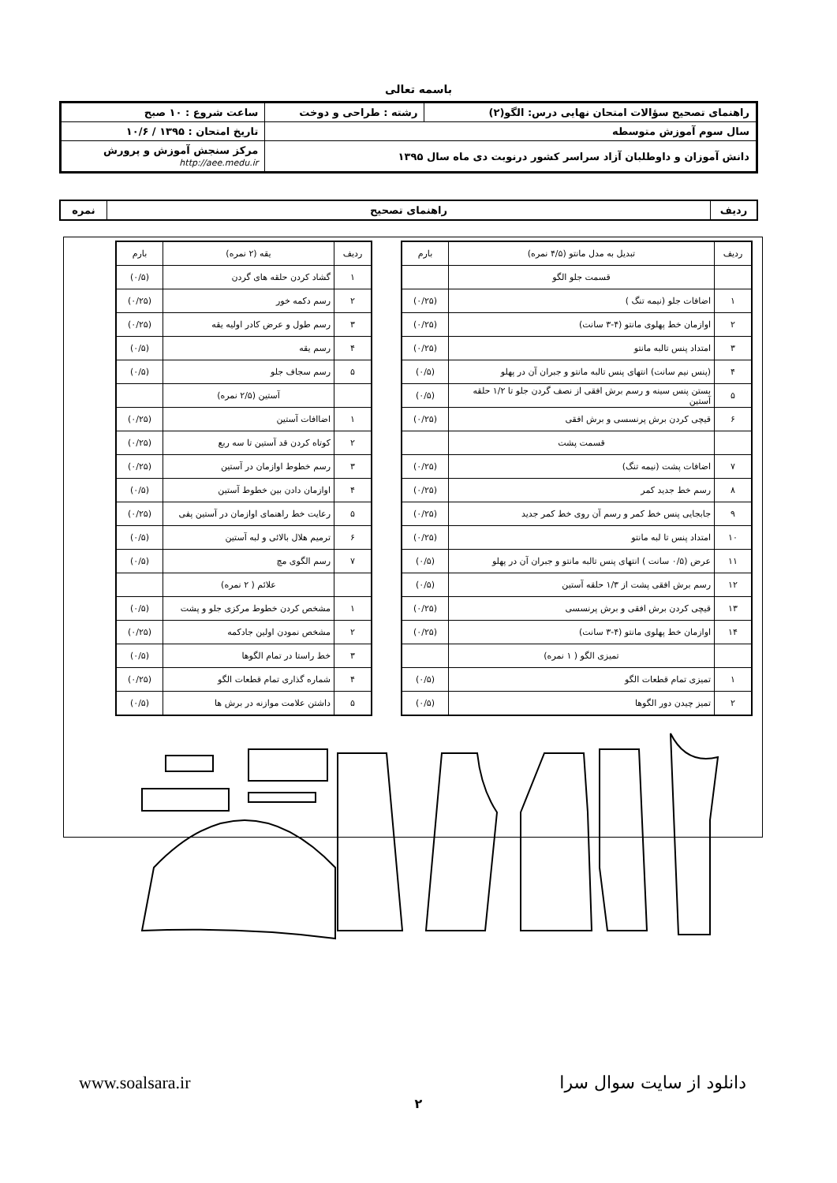باسمه تعالی
| راهنمای تصحیح سؤالات امتحان نهایی درس: الگو(۲) | رشته : طراحی و دوخت | ساعت شروع : ۱۰ صبح |
| سال سوم آموزش متوسطه | | تاریخ امتحان : ۱۳۹۵ / ۱۰/۶ |
| دانش آموزان و داوطلبان آزاد سراسر کشور درنوبت دی ماه سال ۱۳۹۵ | | مرکز سنجش آموزش و پرورش http://aee.medu.ir |
| ردیف | راهنمای تصحیح | نمره |
| ردیف | تبدیل به مدل مانتو (۴/۵ نمره) | بارم |
| | قسمت جلو الگو | |
| ۱ | اضافات جلو (نیمه تنگ ) | (۰/۲۵) |
| ۲ | اوازمان خط پهلوی مانتو (۴-۳ سانت) | (۰/۲۵) |
| ۳ | امتداد پنس تالبه مانتو | (۰/۲۵) |
| ۴ | (پنس نیم سانت) انتهای پنس تالبه مانتو و جبران آن در پهلو | (۰/۵) |
| ۵ | بستن پنس سینه و رسم برش افقی از نصف گردن جلو تا ۱/۲ حلقه آستین | (۰/۵) |
| ۶ | قیچی کردن برش پرنسسی و برش افقی | (۰/۲۵) |
| | قسمت پشت | |
| ۷ | اضافات پشت (نیمه تنگ) | (۰/۲۵) |
| ۸ | رسم خط جدید کمر | (۰/۲۵) |
| ۹ | جابجایی پنس خط کمر و رسم آن روی خط کمر جدید | (۰/۲۵) |
| ۱۰ | امتداد پنس تا لبه مانتو | (۰/۲۵) |
| ۱۱ | عرض (۰/۵ سانت ) انتهای پنس تالبه مانتو و جبران آن در پهلو | (۰/۵) |
| ۱۲ | رسم برش افقی پشت از ۱/۳ حلقه آستین | (۰/۵) |
| ۱۳ | قیچی کردن برش افقی و برش پرنسسی | (۰/۲۵) |
| ۱۴ | اوازمان خط پهلوی مانتو (۴-۳ سانت) | (۰/۲۵) |
| | تمیزی الگو ( ۱ نمره) | |
| ۱ | تمیزی تمام قطعات الگو | (۰/۵) |
| ۲ | تمیز چیدن دور الگوها | (۰/۵) |
| ردیف | یقه (۲ نمره) | بارم |
| ۱ | گشاد کردن حلقه های گردن | (۰/۵) |
| ۲ | رسم دکمه خور | (۰/۲۵) |
| ۳ | رسم طول و عرض کادر اولیه یقه | (۰/۲۵) |
| ۴ | رسم یقه | (۰/۵) |
| ۵ | رسم سجاف جلو | (۰/۵) |
| | آستین (۲/۵ نمره) | |
| ۱ | اضاافات آستین | (۰/۲۵) |
| ۲ | کوتاه کردن قد آستین تا سه ربع | (۰/۲۵) |
| ۳ | رسم خطوط اوازمان در آستین | (۰/۲۵) |
| ۴ | اوازمان دادن بین خطوط آستین | (۰/۵) |
| ۵ | رعایت خط راهنمای اوازمان در آستین پفی | (۰/۲۵) |
| ۶ | ترمیم هلال بالائی و لبه آستین | (۰/۵) |
| ۷ | رسم الگوی مچ | (۰/۵) |
| | علائم ( ۲ نمره) | |
| ۱ | مشخص کردن خطوط مرکزی جلو و پشت | (۰/۵) |
| ۲ | مشخص نمودن اولین جادکمه | (۰/۲۵) |
| ۳ | خط راستا در تمام الگوها | (۰/۵) |
| ۴ | شماره گذاری تمام قطعات الگو | (۰/۲۵) |
| ۵ | داشتن علامت موازنه در برش ها | (۰/۵) |
دانلود از سایت سوال سرا www.soalsara.ir
۲